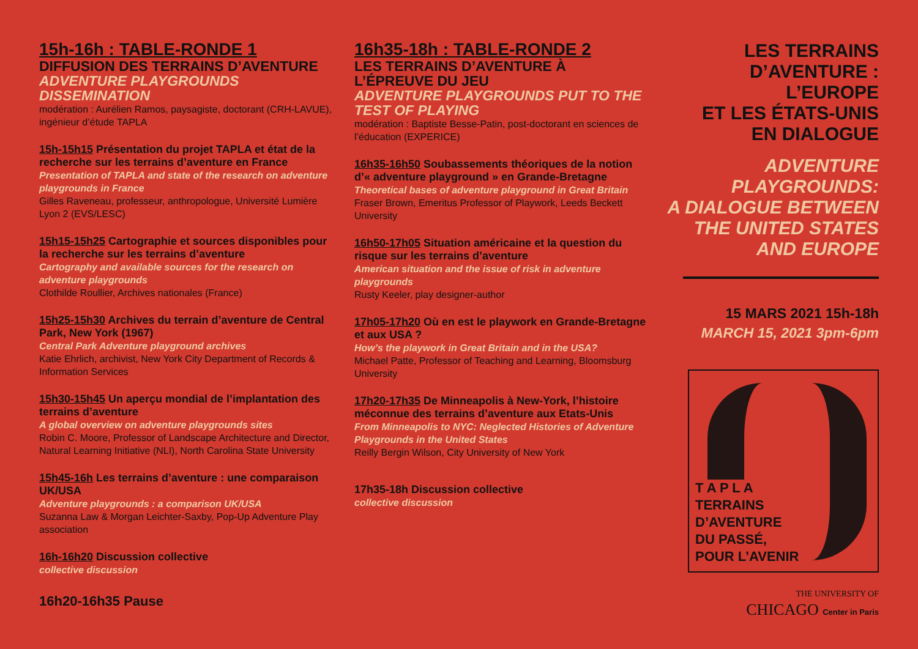15h-16h : TABLE-RONDE 1
DIFFUSION DES TERRAINS D’AVENTURE
ADVENTURE PLAYGROUNDS DISSEMINATION
modération : Aurélien Ramos, paysagiste, doctorant (CRH-LAVUE), ingénieur d’étude TAPLA
15h-15h15 Présentation du projet TAPLA et état de la recherche sur les terrains d’aventure en France
Presentation of TAPLA and state of the research on adventure playgrounds in France
Gilles Raveneau, professeur, anthropologue, Université Lumière Lyon 2 (EVS/LESC)
15h15-15h25 Cartographie et sources disponibles pour la recherche sur les terrains d’aventure
Cartography and available sources for the research on adventure playgrounds
Clothilde Roullier, Archives nationales (France)
15h25-15h30 Archives du terrain d’aventure de Central Park, New York (1967)
Central Park Adventure playground archives
Katie Ehrlich, archivist, New York City Department of Records & Information Services
15h30-15h45 Un aperçu mondial de l’implantation des terrains d’aventure
A global overview on adventure playgrounds sites
Robin C. Moore, Professor of Landscape Architecture and Director, Natural Learning Initiative (NLI), North Carolina State University
15h45-16h Les terrains d’aventure : une comparaison UK/USA
Adventure playgrounds : a comparison UK/USA
Suzanna Law & Morgan Leichter-Saxby, Pop-Up Adventure Play association
16h-16h20 Discussion collective
collective discussion
16h20-16h35 Pause
16h35-18h : TABLE-RONDE 2
LES TERRAINS D’AVENTURE À L’ÉPREUVE DU JEU
ADVENTURE PLAYGROUNDS PUT TO THE TEST OF PLAYING
modération : Baptiste Besse-Patin, post-doctorant en sciences de l’éducation (EXPERICE)
16h35-16h50 Soubassements théoriques de la notion d’« adventure playground » en Grande-Bretagne
Theoretical bases of adventure playground in Great Britain
Fraser Brown, Emeritus Professor of Playwork, Leeds Beckett University
16h50-17h05 Situation américaine et la question du risque sur les terrains d’aventure
American situation and the issue of risk in adventure playgrounds
Rusty Keeler, play designer-author
17h05-17h20 Où en est le playwork en Grande-Bretagne et aux USA ?
How’s the playwork in Great Britain and in the USA?
Michael Patte, Professor of Teaching and Learning, Bloomsburg University
17h20-17h35 De Minneapolis à New-York, l’histoire méconnue des terrains d’aventure aux Etats-Unis
From Minneapolis to NYC: Neglected Histories of Adventure Playgrounds in the United States
Reilly Bergin Wilson, City University of New York
17h35-18h Discussion collective
collective discussion
LES TERRAINS
D’AVENTURE :
L’EUROPE
ET LES ÉTATS-UNIS
EN DIALOGUE
ADVENTURE
PLAYGROUNDS:
A DIALOGUE BETWEEN
THE UNITED STATES
AND EUROPE
15 MARS 2021 15h-18h
MARCH 15, 2021 3pm-6pm
T A P L A
TERRAINS
D’AVENTURE
DU PASSÉ,
POUR L’AVENIR
THE UNIVERSITY OF
CHICAGO Center in Paris